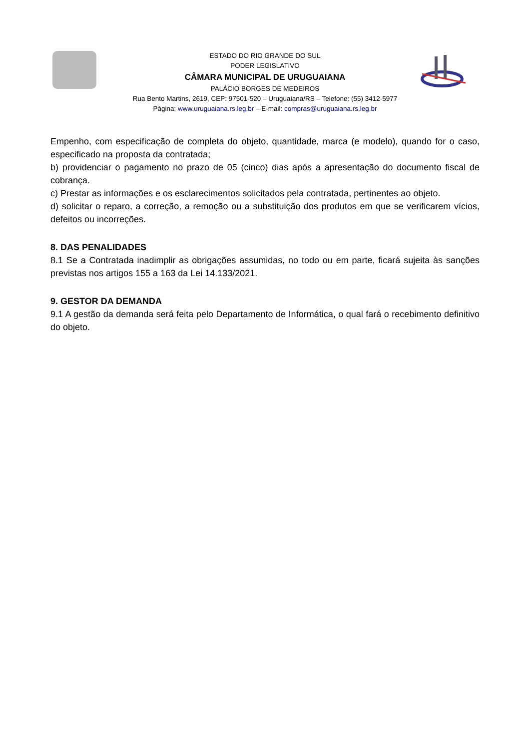ESTADO DO RIO GRANDE DO SUL
PODER LEGISLATIVO
CÂMARA MUNICIPAL DE URUGUAIANA
PALÁCIO BORGES DE MEDEIROS
Rua Bento Martins, 2619, CEP: 97501-520 – Uruguaiana/RS – Telefone: (55) 3412-5977
Página: www.uruguaiana.rs.leg.br – E-mail: compras@uruguaiana.rs.leg.br
Empenho, com especificação de completa do objeto, quantidade, marca (e modelo), quando for o caso, especificado na proposta da contratada;
b) providenciar o pagamento no prazo de 05 (cinco) dias após a apresentação do documento fiscal de cobrança.
c) Prestar as informações e os esclarecimentos solicitados pela contratada, pertinentes ao objeto.
d) solicitar o reparo, a correção, a remoção ou a substituição dos produtos em que se verificarem vícios, defeitos ou incorreções.
8. DAS PENALIDADES
8.1 Se a Contratada inadimplir as obrigações assumidas, no todo ou em parte, ficará sujeita às sanções previstas nos artigos 155 a 163 da Lei 14.133/2021.
9. GESTOR DA DEMANDA
9.1 A gestão da demanda será feita pelo Departamento de Informática, o qual fará o recebimento definitivo do objeto.